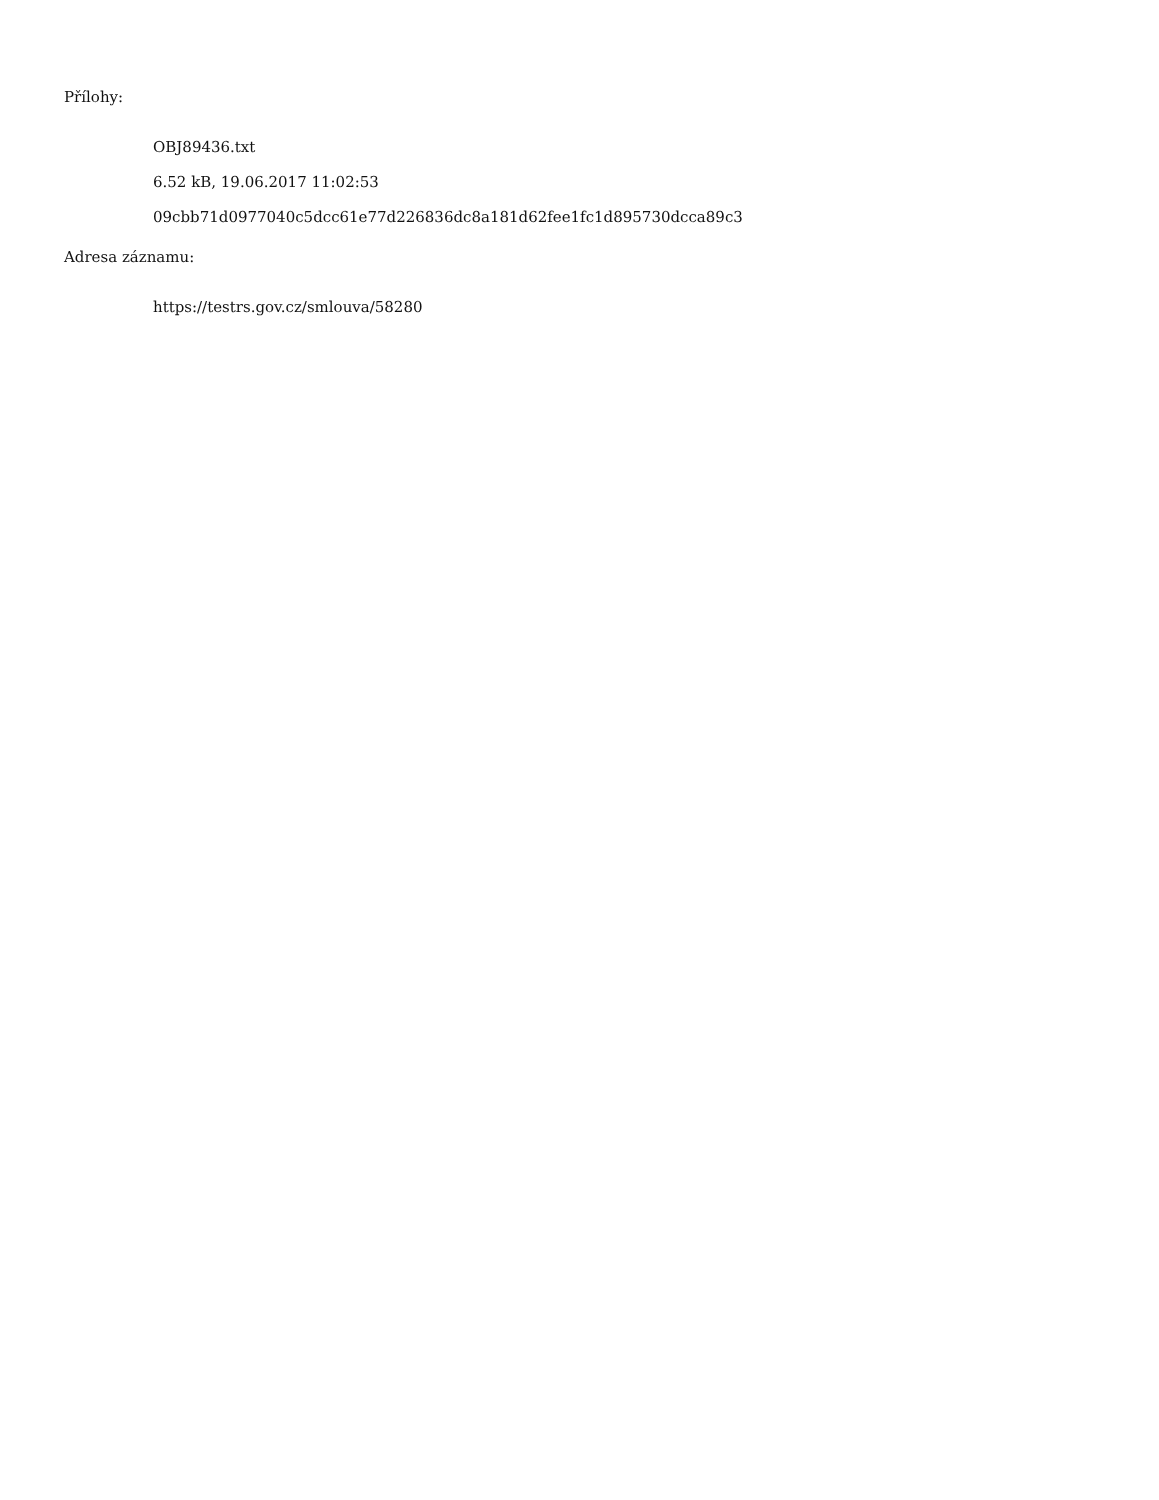Přílohy:
OBJ89436.txt
6.52 kB, 19.06.2017 11:02:53
09cbb71d0977040c5dcc61e77d226836dc8a181d62fee1fc1d895730dcca89c3
Adresa záznamu:
https://testrs.gov.cz/smlouva/58280